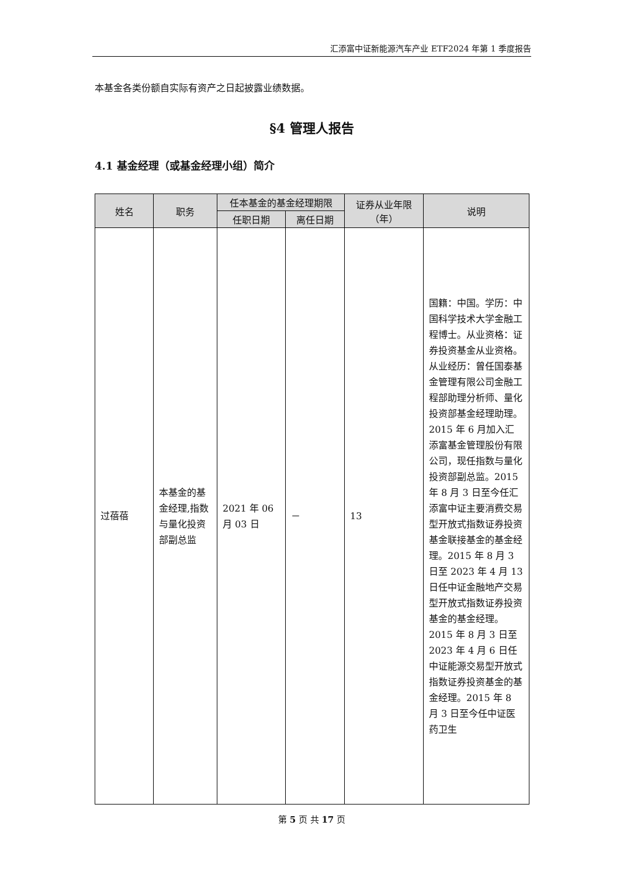汇添富中证新能源汽车产业 ETF2024 年第 1 季度报告
本基金各类份额自实际有资产之日起披露业绩数据。
§4 管理人报告
4.1 基金经理（或基金经理小组）简介
| 姓名 | 职务 | 任本基金的基金经理期限 | | 证券从业年限（年） | 说明 |
| --- | --- | --- | --- | --- | --- |
| | | 任职日期 | 离任日期 | | |
| 过蓓蓓 | 本基金的基金经理,指数与量化投资部副总监 | 2021 年 06 月 03 日 | － | 13 | 国籍：中国。学历：中国科学技术大学金融工程博士。从业资格：证券投资基金从业资格。从业经历：曾任国泰基金管理有限公司金融工程部助理分析师、量化投资部基金经理助理。2015 年 6 月加入汇添富基金管理股份有限公司，现任指数与量化投资部副总监。2015 年 8 月 3 日至今任汇添富中证主要消费交易型开放式指数证券投资基金联接基金的基金经理。2015 年 8 月 3 日至 2023 年 4 月 13 日任中证金融地产交易型开放式指数证券投资基金的基金经理。2015 年 8 月 3 日至 2023 年 4 月 6 日任中证能源交易型开放式指数证券投资基金的基金经理。2015 年 8 月 3 日至今任中证医药卫生 |
第 5 页 共 17 页